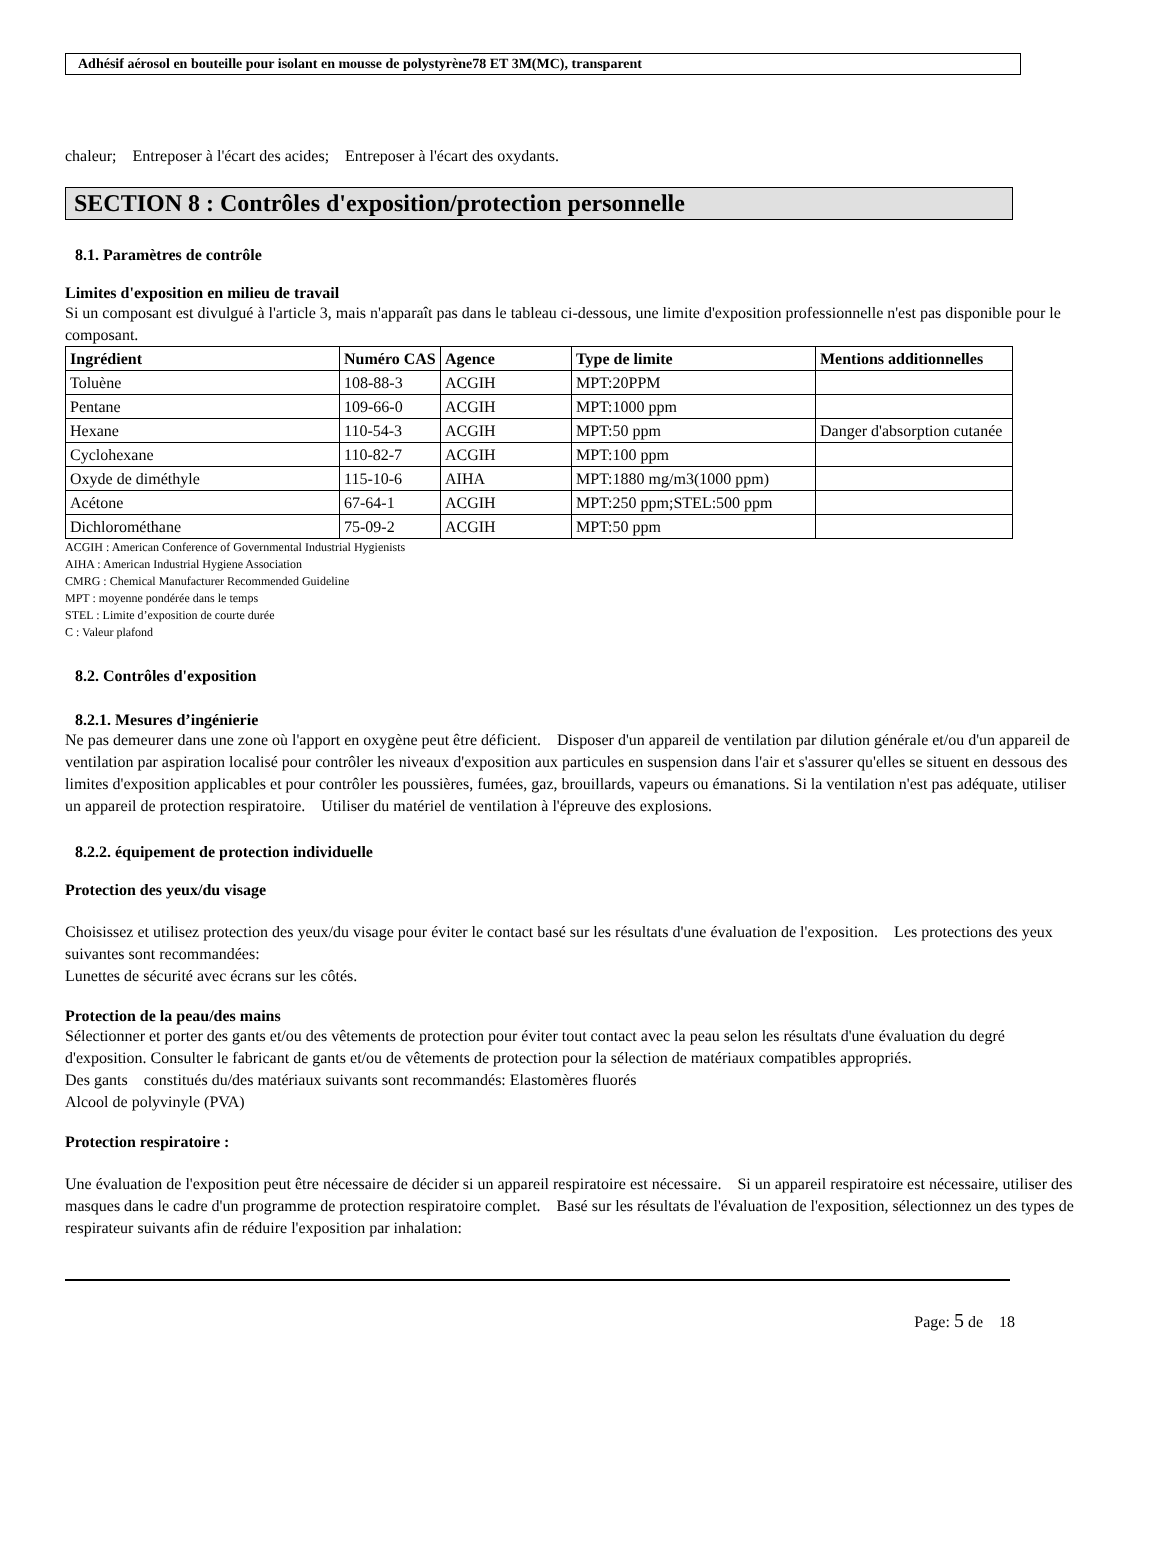Adhésif aérosol en bouteille pour isolant en mousse de polystyrène78 ET 3M(MC), transparent
chaleur; Entreposer à l'écart des acides; Entreposer à l'écart des oxydants.
SECTION 8 : Contrôles d'exposition/protection personnelle
8.1. Paramètres de contrôle
Limites d'exposition en milieu de travail
Si un composant est divulgué à l'article 3, mais n'apparaît pas dans le tableau ci-dessous, une limite d'exposition professionnelle n'est pas disponible pour le composant.
| Ingrédient | Numéro CAS | Agence | Type de limite | Mentions additionnelles |
| --- | --- | --- | --- | --- |
| Toluène | 108-88-3 | ACGIH | MPT:20PPM | |
| Pentane | 109-66-0 | ACGIH | MPT:1000 ppm | |
| Hexane | 110-54-3 | ACGIH | MPT:50 ppm | Danger d'absorption cutanée |
| Cyclohexane | 110-82-7 | ACGIH | MPT:100 ppm | |
| Oxyde de diméthyle | 115-10-6 | AIHA | MPT:1880 mg/m3(1000 ppm) | |
| Acétone | 67-64-1 | ACGIH | MPT:250 ppm;STEL:500 ppm | |
| Dichlorométhane | 75-09-2 | ACGIH | MPT:50 ppm | |
ACGIH : American Conference of Governmental Industrial Hygienists
AIHA : American Industrial Hygiene Association
CMRG : Chemical Manufacturer Recommended Guideline
MPT : moyenne pondérée dans le temps
STEL : Limite d’exposition de courte durée
C : Valeur plafond
8.2. Contrôles d'exposition
8.2.1. Mesures d’ingénierie
Ne pas demeurer dans une zone où l'apport en oxygène peut être déficient. Disposer d'un appareil de ventilation par dilution générale et/ou d'un appareil de ventilation par aspiration localisé pour contrôler les niveaux d'exposition aux particules en suspension dans l'air et s'assurer qu'elles se situent en dessous des limites d'exposition applicables et pour contrôler les poussières, fumées, gaz, brouillards, vapeurs ou émanations. Si la ventilation n'est pas adéquate, utiliser un appareil de protection respiratoire. Utiliser du matériel de ventilation à l'épreuve des explosions.
8.2.2. équipement de protection individuelle
Protection des yeux/du visage
Choisissez et utilisez protection des yeux/du visage pour éviter le contact basé sur les résultats d'une évaluation de l'exposition. Les protections des yeux suivantes sont recommandées:
Lunettes de sécurité avec écrans sur les côtés.
Protection de la peau/des mains
Sélectionner et porter des gants et/ou des vêtements de protection pour éviter tout contact avec la peau selon les résultats d'une évaluation du degré d'exposition. Consulter le fabricant de gants et/ou de vêtements de protection pour la sélection de matériaux compatibles appropriés.
Des gants constitués du/des matériaux suivants sont recommandés: Elastomères fluorés
Alcool de polyvinyle (PVA)
Protection respiratoire :
Une évaluation de l'exposition peut être nécessaire de décider si un appareil respiratoire est nécessaire. Si un appareil respiratoire est nécessaire, utiliser des masques dans le cadre d'un programme de protection respiratoire complet. Basé sur les résultats de l'évaluation de l'exposition, sélectionnez un des types de respirateur suivants afin de réduire l'exposition par inhalation:
Page: 5 de 18